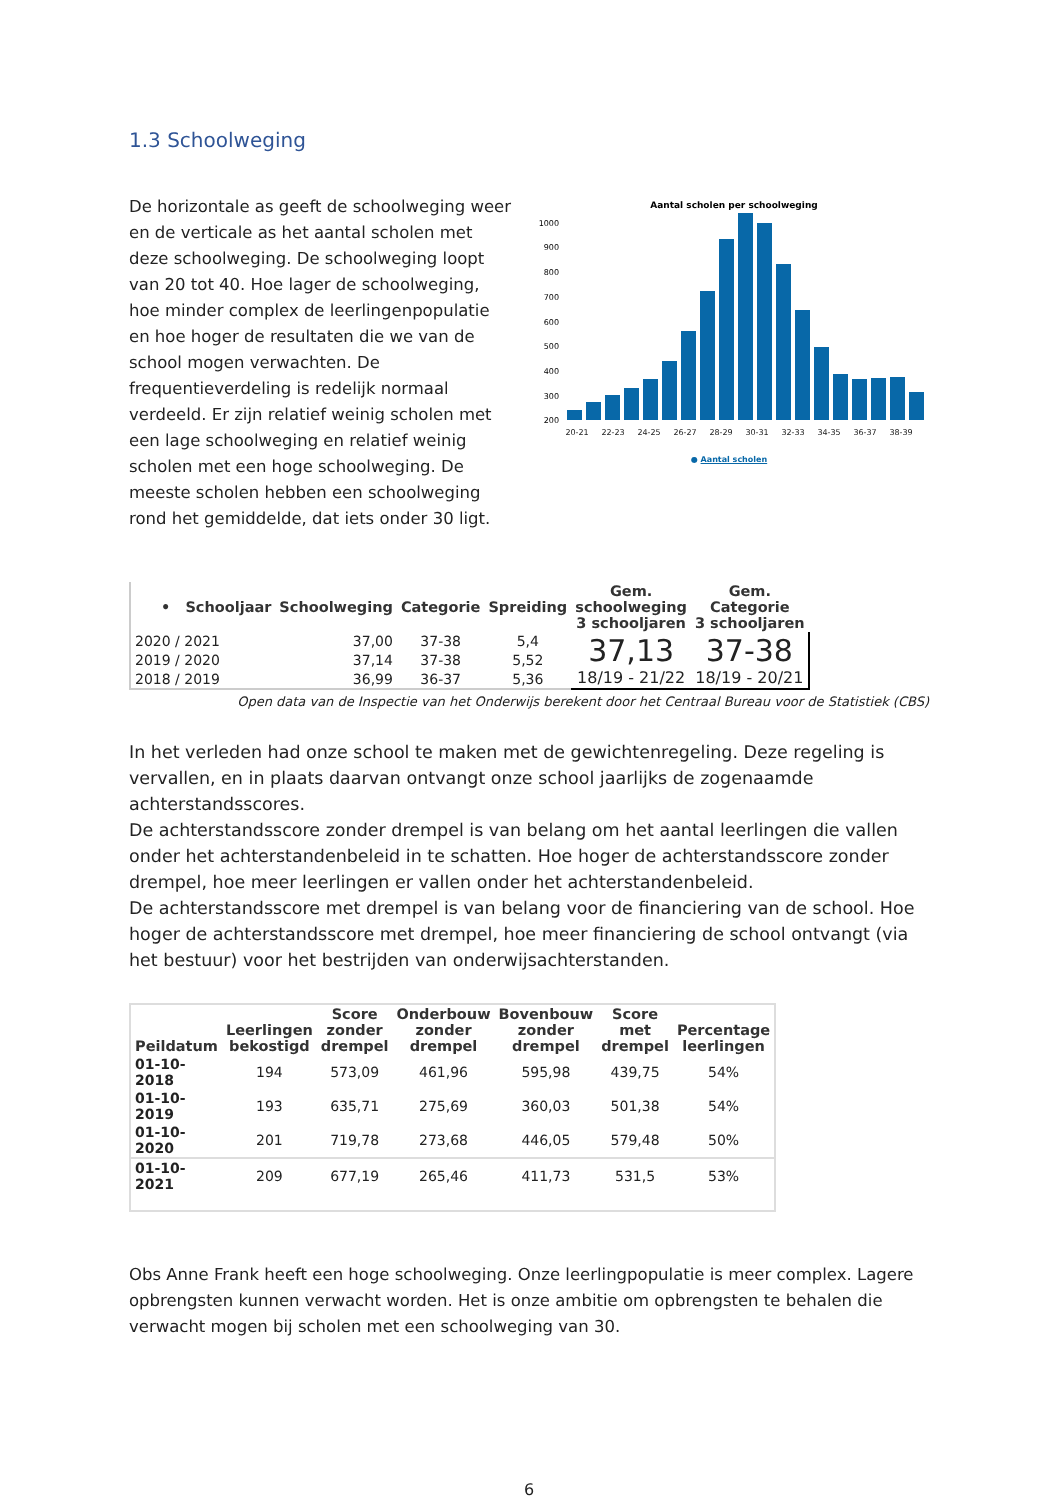1.3 Schoolweging
De horizontale as geeft de schoolweging weer en de verticale as het aantal scholen met deze schoolweging. De schoolweging loopt van 20 tot 40. Hoe lager de schoolweging, hoe minder complex de leerlingenpopulatie en hoe hoger de resultaten die we van de school mogen verwachten. De frequentieverdeling is redelijk normaal verdeeld. Er zijn relatief weinig scholen met een lage schoolweging en relatief weinig scholen met een hoge schoolweging. De meeste scholen hebben een schoolweging rond het gemiddelde, dat iets onder 30 ligt.
Aantal scholen per schoolweging
1000
900
800
700
600
500
400
300
200
20-21 22-23 24-25 26-27 28-29 30-31 32-33 34-35 36-37 38-39
● Aantal scholen
| • Schooljaar | Schoolweging | Categorie | Spreiding | Gem. schoolweging 3 schooljaren | Gem. Categorie 3 schooljaren |
| --- | --- | --- | --- | --- | --- |
| 2020 / 2021 | 37,00 | 37-38 | 5,4 | 37,13 18/19 - 21/22 | 37-38 18/19 - 20/21 |
| 2019 / 2020 | 37,14 | 37-38 | 5,52 | | |
| 2018 / 2019 | 36,99 | 36-37 | 5,36 | | |
Open data van de Inspectie van het Onderwijs berekent door het Centraal Bureau voor de Statistiek (CBS)
In het verleden had onze school te maken met de gewichtenregeling. Deze regeling is vervallen, en in plaats daarvan ontvangt onze school jaarlijks de zogenaamde achterstandsscores.
De achterstandsscore zonder drempel is van belang om het aantal leerlingen die vallen onder het achterstandenbeleid in te schatten. Hoe hoger de achterstandsscore zonder drempel, hoe meer leerlingen er vallen onder het achterstandenbeleid.
De achterstandsscore met drempel is van belang voor de financiering van de school. Hoe hoger de achterstandsscore met drempel, hoe meer financiering de school ontvangt (via het bestuur) voor het bestrijden van onderwijsachterstanden.
| Peildatum | Leerlingen bekostigd | Score zonder drempel | Onderbouw zonder drempel | Bovenbouw zonder drempel | Score met drempel | Percentage leerlingen |
| --- | --- | --- | --- | --- | --- | --- |
| 01-10-2018 | 194 | 573,09 | 461,96 | 595,98 | 439,75 | 54% |
| 01-10-2019 | 193 | 635,71 | 275,69 | 360,03 | 501,38 | 54% |
| 01-10-2020 | 201 | 719,78 | 273,68 | 446,05 | 579,48 | 50% |
| 01-10-2021 | 209 | 677,19 | 265,46 | 411,73 | 531,5 | 53% |
Obs Anne Frank heeft een hoge schoolweging. Onze leerlingpopulatie is meer complex. Lagere opbrengsten kunnen verwacht worden. Het is onze ambitie om opbrengsten te behalen die verwacht mogen bij scholen met een schoolweging van 30.
6